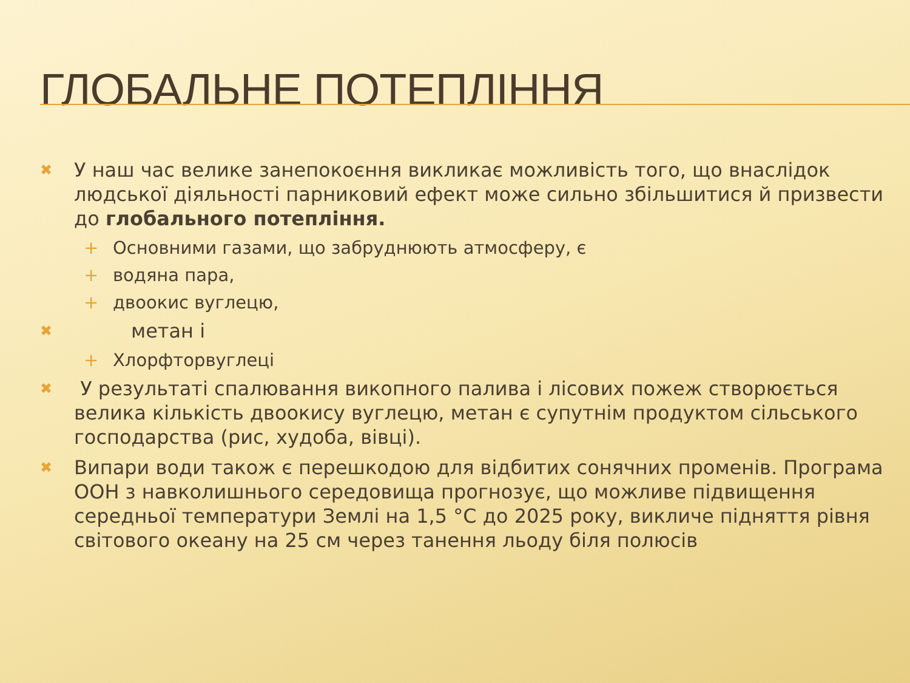ГЛОБАЛЬНЕ ПОТЕПЛІННЯ
✖ У наш час велике занепокоєння викликає можливість того, що внаслідок людської діяльності парниковий ефект може сильно збільшитися й призвести до глобального потепління.
+ Основними газами, що забруднюють атмосферу, є
+ водяна пара,
+ двоокис вуглецю,
✖ метан і
+ Хлорфторвуглеці
✖ У результаті спалювання викопного палива і лісових пожеж створюється велика кількість двоокису вуглецю, метан є супутнім продуктом сільського господарства (рис, худоба, вівці).
✖ Випари води також є перешкодою для відбитих сонячних променів. Програма ООН з навколишнього середовища прогнозує, що можливе підвищення середньої температури Землі на 1,5 °C до 2025 року, викличе підняття рівня світового океану на 25 см через танення льоду біля полюсів